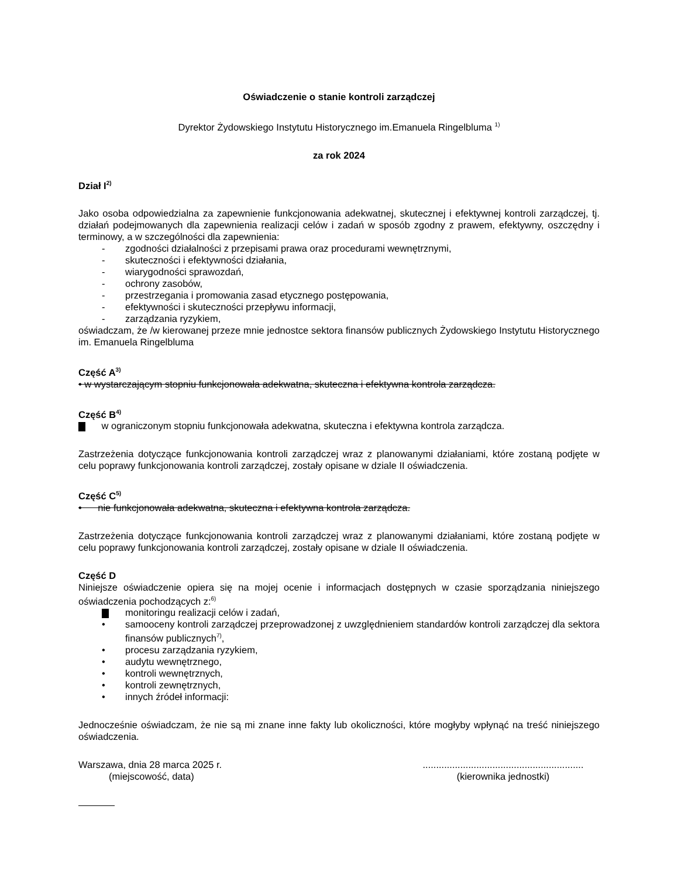Oświadczenie o stanie kontroli zarządczej
Dyrektor Żydowskiego Instytutu Historycznego im.Emanuela Ringelbluma <sup>1)</sup>
za rok 2024
Dział I<sup>2)</sup>
Jako osoba odpowiedzialna za zapewnienie funkcjonowania adekwatnej, skutecznej i efektywnej kontroli zarządczej, tj. działań podejmowanych dla zapewnienia realizacji celów i zadań w sposób zgodny z prawem, efektywny, oszczędny i terminowy, a w szczególności dla zapewnienia:
- zgodności działalności z przepisami prawa oraz procedurami wewnętrznymi,
- skuteczności i efektywności działania,
- wiarygodności sprawozdań,
- ochrony zasobów,
- przestrzegania i promowania zasad etycznego postępowania,
- efektywności i skuteczności przepływu informacji,
- zarządzania ryzykiem,
oświadczam, że /w kierowanej przeze mnie jednostce sektora finansów publicznych Żydowskiego Instytutu Historycznego im. Emanuela Ringelbluma
Część A<sup>3)</sup>
• w wystarczającym stopniu funkcjonowała adekwatna, skuteczna i efektywna kontrola zarządcza.
Część B<sup>4)</sup>
w ograniczonym stopniu funkcjonowała adekwatna, skuteczna i efektywna kontrola zarządcza.
Zastrzeżenia dotyczące funkcjonowania kontroli zarządczej wraz z planowanymi działaniami, które zostaną podjęte w celu poprawy funkcjonowania kontroli zarządczej, zostały opisane w dziale II oświadczenia.
Część C<sup>5)</sup>
• nie funkcjonowała adekwatna, skuteczna i efektywna kontrola zarządcza.
Zastrzeżenia dotyczące funkcjonowania kontroli zarządczej wraz z planowanymi działaniami, które zostaną podjęte w celu poprawy funkcjonowania kontroli zarządczej, zostały opisane w dziale II oświadczenia.
Część D
Niniejsze oświadczenie opiera się na mojej ocenie i informacjach dostępnych w czasie sporządzania niniejszego oświadczenia pochodzących z:<sup>6)</sup>
monitoringu realizacji celów i zadań,
• samooceny kontroli zarządczej przeprowadzonej z uwzględnieniem standardów kontroli zarządczej dla sektora finansów publicznych<sup>7)</sup>,
• procesu zarządzania ryzykiem,
• audytu wewnętrznego,
• kontroli wewnętrznych,
• kontroli zewnętrznych,
• innych źródeł informacji:
Jednocześnie oświadczam, że nie są mi znane inne fakty lub okoliczności, które mogłyby wpłynąć na treść niniejszego oświadczenia.
Warszawa, dnia 28 marca 2025 r.
(miejscowość, data)
............................................................
(kierownika jednostki)